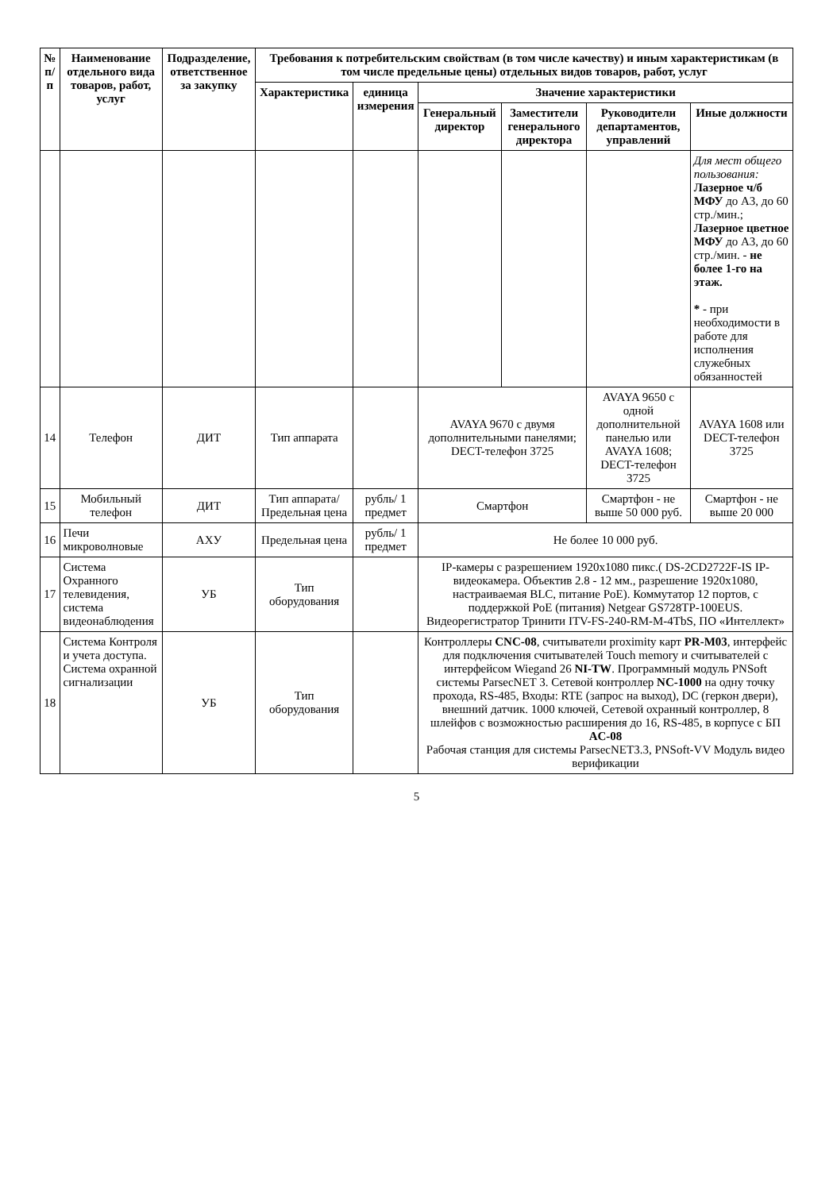| № п/п | Наименование отдельного вида товаров, работ, услуг | Подразделение, ответственное за закупку | Требования к потребительским свойствам (в том числе качеству) и иным характеристикам (в том числе предельные цены) отдельных видов товаров, работ, услуг | | | | | |
| --- | --- | --- | --- | --- | --- | --- | --- | --- |
| | | | Характеристика | единица измерения | Значение характеристики | | | |
| | | | | | Генеральный директор | Заместители генерального директора | Руководители департаментов, управлений | Иные должности |
| | | | | | | | | Для мест общего пользования: Лазерное ч/б МФУ до А3, до 60 стр./мин.; Лазерное цветное МФУ до А3, до 60 стр./мин. - не более 1-го на этаж. * - при необходимости в работе для исполнения служебных обязанностей |
| 14 | Телефон | ДИТ | Тип аппарата | | AVAYA 9670 с двумя дополнительными панелями; DECT-телефон 3725 | | AVAYA 9650 с одной дополнительной панелью или AVAYA 1608; DECT-телефон 3725 | AVAYA 1608 или DECT-телефон 3725 |
| 15 | Мобильный телефон | ДИТ | Тип аппарата/ Предельная цена | рубль/ 1 предмет | Смартфон | | Смартфон - не выше 50 000 руб. | Смартфон - не выше 20 000 |
| 16 | Печи микроволновые | АХУ | Предельная цена | рубль/ 1 предмет | Не более 10 000 руб. | | | |
| 17 | Система Охранного телевидения, система видеонаблюдения | УБ | Тип оборудования | | IP-камеры с разрешением 1920x1080 пикс.( DS-2CD2722F-IS IP-видеокамера. Объектив 2.8 - 12 мм., разрешение 1920x1080, настраиваемая BLC, питание PoE). Коммутатор 12 портов, с поддержкой PoE (питания) Netgear GS728TP-100EUS. Видеорегистратор Тринити ITV-FS-240-RM-M-4TbS, ПО «Интеллект» | | | |
| 18 | Система Контроля и учета доступа. Система охранной сигнализации | УБ | Тип оборудования | | Контроллеры CNC-08 , считыватели proximity карт PR-M03 , интерфейс для подключения считывателей Touch memory и считывателей с интерфейсом Wiegand 26 NI-TW . Программный модуль PNSoft системы ParsecNET 3. Сетевой контроллер NC-1000 на одну точку прохода, RS-485, Входы: RTE (запрос на выход), DC (геркон двери), внешний датчик. 1000 ключей, Сетевой охранный контроллер, 8 шлейфов с возможностью расширения до 16, RS-485, в корпусе с БП AC-08 Рабочая станция для системы ParsecNET3.3, PNSoft-VV Модуль видео верификации | | | |
5